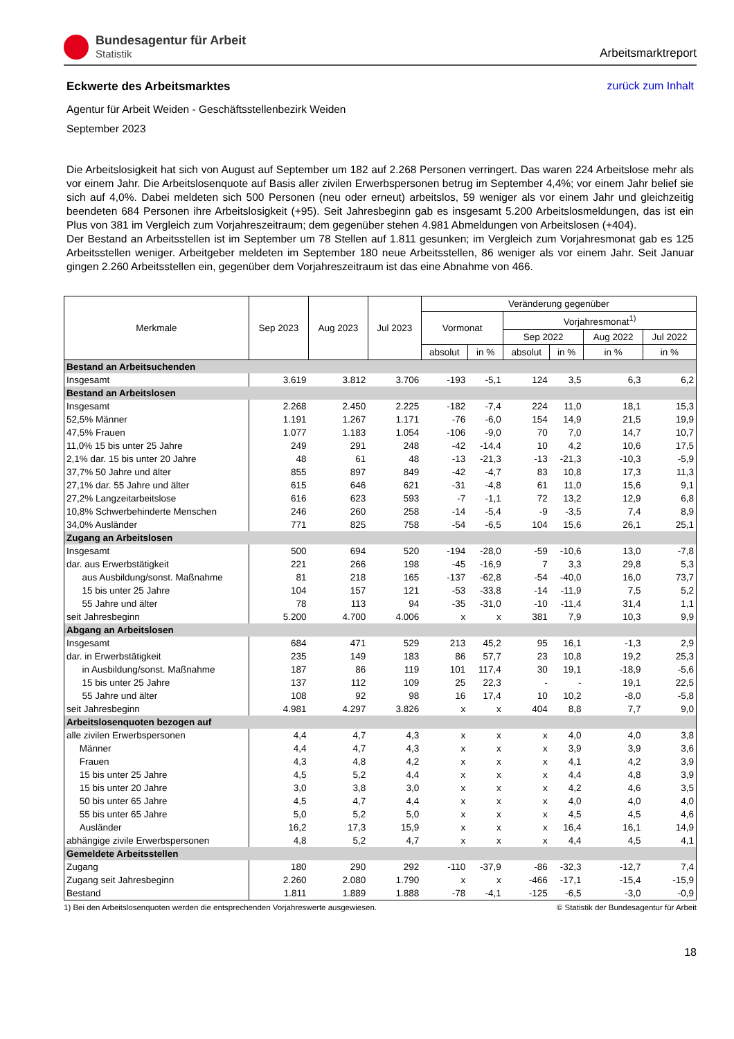Bundesagentur für Arbeit
Statistik
Arbeitsmarktreport
Eckwerte des Arbeitsmarktes zurück zum Inhalt
Agentur für Arbeit Weiden - Geschäftsstellenbezirk Weiden
September 2023
Die Arbeitslosigkeit hat sich von August auf September um 182 auf 2.268 Personen verringert. Das waren 224 Arbeitslose mehr als vor einem Jahr. Die Arbeitslosenquote auf Basis aller zivilen Erwerbspersonen betrug im September 4,4%; vor einem Jahr belief sie sich auf 4,0%. Dabei meldeten sich 500 Personen (neu oder erneut) arbeitslos, 59 weniger als vor einem Jahr und gleichzeitig beendeten 684 Personen ihre Arbeitslosigkeit (+95). Seit Jahresbeginn gab es insgesamt 5.200 Arbeitslosmeldungen, das ist ein Plus von 381 im Vergleich zum Vorjahreszeitraum; dem gegenüber stehen 4.981 Abmeldungen von Arbeitslosen (+404).
Der Bestand an Arbeitsstellen ist im September um 78 Stellen auf 1.811 gesunken; im Vergleich zum Vorjahresmonat gab es 125 Arbeitsstellen weniger. Arbeitgeber meldeten im September 180 neue Arbeitsstellen, 86 weniger als vor einem Jahr. Seit Januar gingen 2.260 Arbeitsstellen ein, gegenüber dem Vorjahreszeitraum ist das eine Abnahme von 466.
| Merkmale | Sep 2023 | Aug 2023 | Jul 2023 | Veränderung gegenüber | | | | | |
| --- | --- | --- | --- | --- | --- | --- | --- | --- | --- |
| | | | | Vormonat | | Vorjahresmonat<sup>1)</sup> | | | |
| | | | | | | Sep 2022 | | Aug 2022 | Jul 2022 |
| | | | | absolut | in % | absolut | in % | in % | in % |
| Bestand an Arbeitsuchenden | | | | | | | | | |
| Insgesamt | 3.619 | 3.812 | 3.706 | -193 | -5,1 | 124 | 3,5 | 6,3 | 6,2 |
| Bestand an Arbeitslosen | | | | | | | | | |
| Insgesamt | 2.268 | 2.450 | 2.225 | -182 | -7,4 | 224 | 11,0 | 18,1 | 15,3 |
| 52,5% Männer | 1.191 | 1.267 | 1.171 | -76 | -6,0 | 154 | 14,9 | 21,5 | 19,9 |
| 47,5% Frauen | 1.077 | 1.183 | 1.054 | -106 | -9,0 | 70 | 7,0 | 14,7 | 10,7 |
| 11,0% 15 bis unter 25 Jahre | 249 | 291 | 248 | -42 | -14,4 | 10 | 4,2 | 10,6 | 17,5 |
| 2,1% dar. 15 bis unter 20 Jahre | 48 | 61 | 48 | -13 | -21,3 | -13 | -21,3 | -10,3 | -5,9 |
| 37,7% 50 Jahre und älter | 855 | 897 | 849 | -42 | -4,7 | 83 | 10,8 | 17,3 | 11,3 |
| 27,1% dar. 55 Jahre und älter | 615 | 646 | 621 | -31 | -4,8 | 61 | 11,0 | 15,6 | 9,1 |
| 27,2% Langzeitarbeitslose | 616 | 623 | 593 | -7 | -1,1 | 72 | 13,2 | 12,9 | 6,8 |
| 10,8% Schwerbehinderte Menschen | 246 | 260 | 258 | -14 | -5,4 | -9 | -3,5 | 7,4 | 8,9 |
| 34,0% Ausländer | 771 | 825 | 758 | -54 | -6,5 | 104 | 15,6 | 26,1 | 25,1 |
| Zugang an Arbeitslosen | | | | | | | | | |
| Insgesamt | 500 | 694 | 520 | -194 | -28,0 | -59 | -10,6 | 13,0 | -7,8 |
| dar. aus Erwerbstätigkeit | 221 | 266 | 198 | -45 | -16,9 | 7 | 3,3 | 29,8 | 5,3 |
| aus Ausbildung/sonst. Maßnahme | 81 | 218 | 165 | -137 | -62,8 | -54 | -40,0 | 16,0 | 73,7 |
| 15 bis unter 25 Jahre | 104 | 157 | 121 | -53 | -33,8 | -14 | -11,9 | 7,5 | 5,2 |
| 55 Jahre und älter | 78 | 113 | 94 | -35 | -31,0 | -10 | -11,4 | 31,4 | 1,1 |
| seit Jahresbeginn | 5.200 | 4.700 | 4.006 | x | x | 381 | 7,9 | 10,3 | 9,9 |
| Abgang an Arbeitslosen | | | | | | | | | |
| Insgesamt | 684 | 471 | 529 | 213 | 45,2 | 95 | 16,1 | -1,3 | 2,9 |
| dar. in Erwerbstätigkeit | 235 | 149 | 183 | 86 | 57,7 | 23 | 10,8 | 19,2 | 25,3 |
| in Ausbildung/sonst. Maßnahme | 187 | 86 | 119 | 101 | 117,4 | 30 | 19,1 | -18,9 | -5,6 |
| 15 bis unter 25 Jahre | 137 | 112 | 109 | 25 | 22,3 | - | - | 19,1 | 22,5 |
| 55 Jahre und älter | 108 | 92 | 98 | 16 | 17,4 | 10 | 10,2 | -8,0 | -5,8 |
| seit Jahresbeginn | 4.981 | 4.297 | 3.826 | x | x | 404 | 8,8 | 7,7 | 9,0 |
| Arbeitslosenquoten bezogen auf | | | | | | | | | |
| alle zivilen Erwerbspersonen | 4,4 | 4,7 | 4,3 | x | x | x | 4,0 | 4,0 | 3,8 |
| Männer | 4,4 | 4,7 | 4,3 | x | x | x | 3,9 | 3,9 | 3,6 |
| Frauen | 4,3 | 4,8 | 4,2 | x | x | x | 4,1 | 4,2 | 3,9 |
| 15 bis unter 25 Jahre | 4,5 | 5,2 | 4,4 | x | x | x | 4,4 | 4,8 | 3,9 |
| 15 bis unter 20 Jahre | 3,0 | 3,8 | 3,0 | x | x | x | 4,2 | 4,6 | 3,5 |
| 50 bis unter 65 Jahre | 4,5 | 4,7 | 4,4 | x | x | x | 4,0 | 4,0 | 4,0 |
| 55 bis unter 65 Jahre | 5,0 | 5,2 | 5,0 | x | x | x | 4,5 | 4,5 | 4,6 |
| Ausländer | 16,2 | 17,3 | 15,9 | x | x | x | 16,4 | 16,1 | 14,9 |
| abhängige zivile Erwerbspersonen | 4,8 | 5,2 | 4,7 | x | x | x | 4,4 | 4,5 | 4,1 |
| Gemeldete Arbeitsstellen | | | | | | | | | |
| Zugang | 180 | 290 | 292 | -110 | -37,9 | -86 | -32,3 | -12,7 | 7,4 |
| Zugang seit Jahresbeginn | 2.260 | 2.080 | 1.790 | x | x | -466 | -17,1 | -15,4 | -15,9 |
| Bestand | 1.811 | 1.889 | 1.888 | -78 | -4,1 | -125 | -6,5 | -3,0 | -0,9 |
1) Bei den Arbeitslosenquoten werden die entsprechenden Vorjahreswerte ausgewiesen. © Statistik der Bundesagentur für Arbeit
18